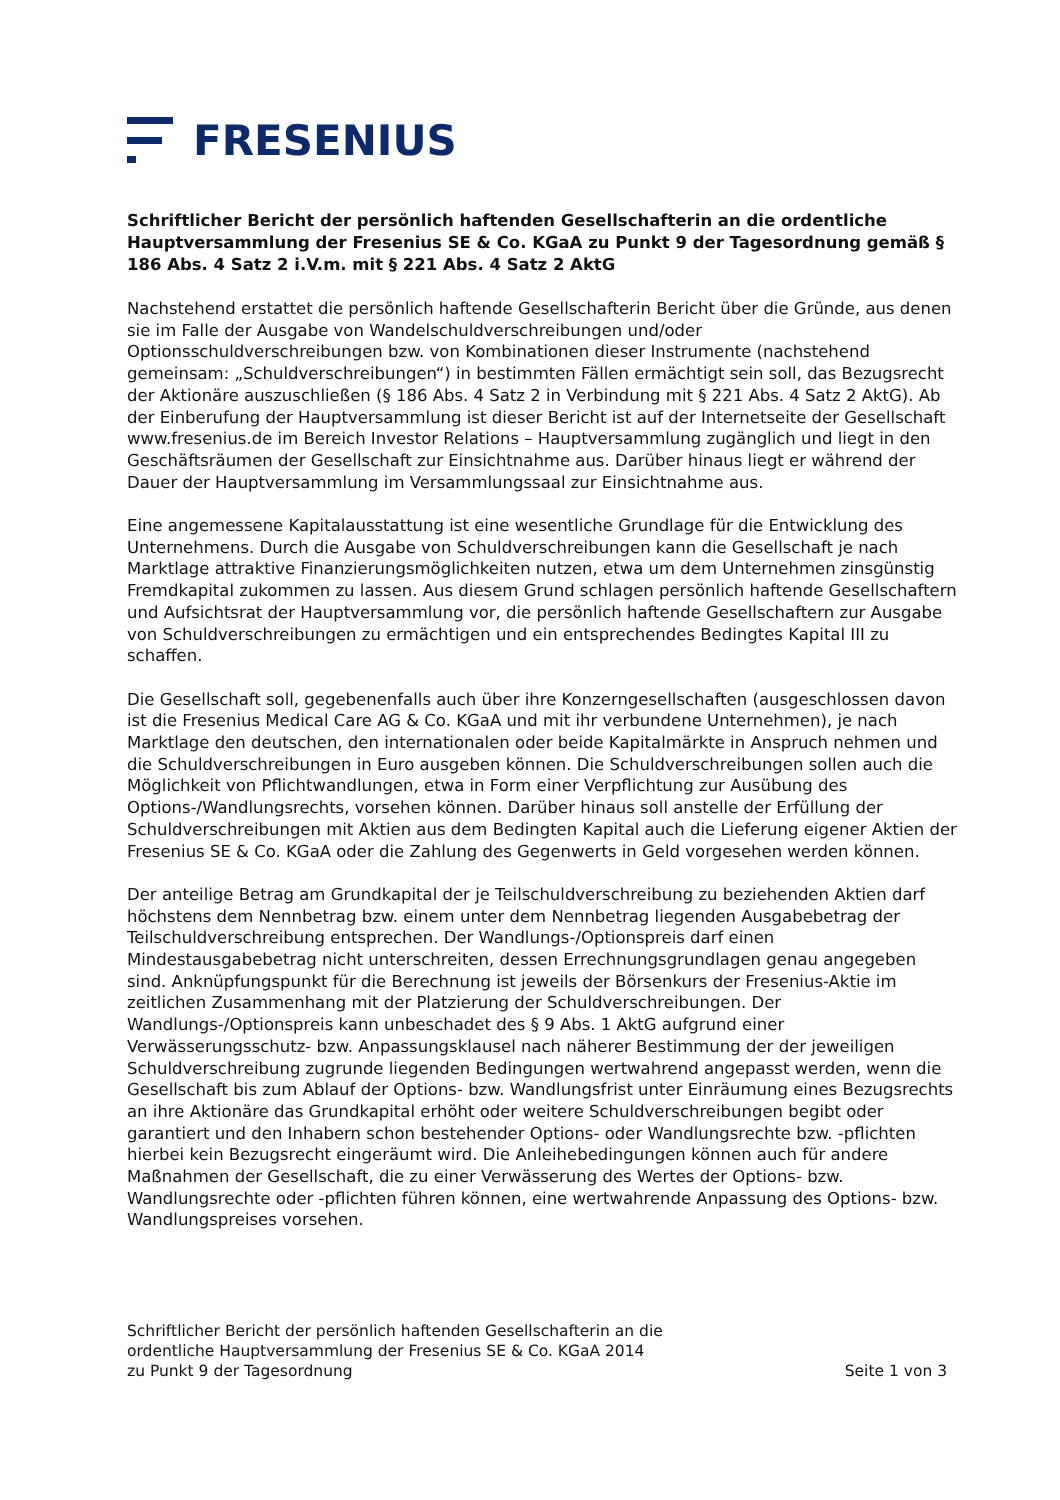FRESENIUS
Schriftlicher Bericht der persönlich haftenden Gesellschafterin an die ordentliche Hauptversammlung der Fresenius SE & Co. KGaA zu Punkt 9 der Tagesordnung gemäß § 186 Abs. 4 Satz 2 i.V.m. mit § 221 Abs. 4 Satz 2 AktG
Nachstehend erstattet die persönlich haftende Gesellschafterin Bericht über die Gründe, aus denen sie im Falle der Ausgabe von Wandelschuldverschreibungen und/oder Optionsschuldverschreibungen bzw. von Kombinationen dieser Instrumente (nachstehend gemeinsam: „Schuldverschreibungen“) in bestimmten Fällen ermächtigt sein soll, das Bezugsrecht der Aktionäre auszuschließen (§ 186 Abs. 4 Satz 2 in Verbindung mit § 221 Abs. 4 Satz 2 AktG). Ab der Einberufung der Hauptversammlung ist dieser Bericht ist auf der Internetseite der Gesellschaft www.fresenius.de im Bereich Investor Relations – Hauptversammlung zugänglich und liegt in den Geschäftsräumen der Gesellschaft zur Einsichtnahme aus. Darüber hinaus liegt er während der Dauer der Hauptversammlung im Versammlungssaal zur Einsichtnahme aus.
Eine angemessene Kapitalausstattung ist eine wesentliche Grundlage für die Entwicklung des Unternehmens. Durch die Ausgabe von Schuldverschreibungen kann die Gesellschaft je nach Marktlage attraktive Finanzierungsmöglichkeiten nutzen, etwa um dem Unternehmen zinsgünstig Fremdkapital zukommen zu lassen. Aus diesem Grund schlagen persönlich haftende Gesellschaftern und Aufsichtsrat der Hauptversammlung vor, die persönlich haftende Gesellschaftern zur Ausgabe von Schuldverschreibungen zu ermächtigen und ein entsprechendes Bedingtes Kapital III zu schaffen.
Die Gesellschaft soll, gegebenenfalls auch über ihre Konzerngesellschaften (ausgeschlossen davon ist die Fresenius Medical Care AG & Co. KGaA und mit ihr verbundene Unternehmen), je nach Marktlage den deutschen, den internationalen oder beide Kapitalmärkte in Anspruch nehmen und die Schuldverschreibungen in Euro ausgeben können. Die Schuldverschreibungen sollen auch die Möglichkeit von Pflichtwandlungen, etwa in Form einer Verpflichtung zur Ausübung des Options-/Wandlungsrechts, vorsehen können. Darüber hinaus soll anstelle der Erfüllung der Schuldverschreibungen mit Aktien aus dem Bedingten Kapital auch die Lieferung eigener Aktien der Fresenius SE & Co. KGaA oder die Zahlung des Gegenwerts in Geld vorgesehen werden können.
Der anteilige Betrag am Grundkapital der je Teilschuldverschreibung zu beziehenden Aktien darf höchstens dem Nennbetrag bzw. einem unter dem Nennbetrag liegenden Ausgabebetrag der Teilschuldverschreibung entsprechen. Der Wandlungs-/Optionspreis darf einen Mindestausgabebetrag nicht unterschreiten, dessen Errechnungsgrundlagen genau angegeben sind. Anknüpfungspunkt für die Berechnung ist jeweils der Börsenkurs der Fresenius-Aktie im zeitlichen Zusammenhang mit der Platzierung der Schuldverschreibungen. Der Wandlungs-/Optionspreis kann unbeschadet des § 9 Abs. 1 AktG aufgrund einer Verwässerungsschutz- bzw. Anpassungsklausel nach näherer Bestimmung der der jeweiligen Schuldverschreibung zugrunde liegenden Bedingungen wertwahrend angepasst werden, wenn die Gesellschaft bis zum Ablauf der Options- bzw. Wandlungsfrist unter Einräumung eines Bezugsrechts an ihre Aktionäre das Grundkapital erhöht oder weitere Schuldverschreibungen begibt oder garantiert und den Inhabern schon bestehender Options- oder Wandlungsrechte bzw. -pflichten hierbei kein Bezugsrecht eingeräumt wird. Die Anleihebedingungen können auch für andere Maßnahmen der Gesellschaft, die zu einer Verwässerung des Wertes der Options- bzw. Wandlungsrechte oder -pflichten führen können, eine wertwahrende Anpassung des Options- bzw. Wandlungspreises vorsehen.
Schriftlicher Bericht der persönlich haftenden Gesellschafterin an die
ordentliche Hauptversammlung der Fresenius SE & Co. KGaA 2014
zu Punkt 9 der Tagesordnung
Seite 1 von 3